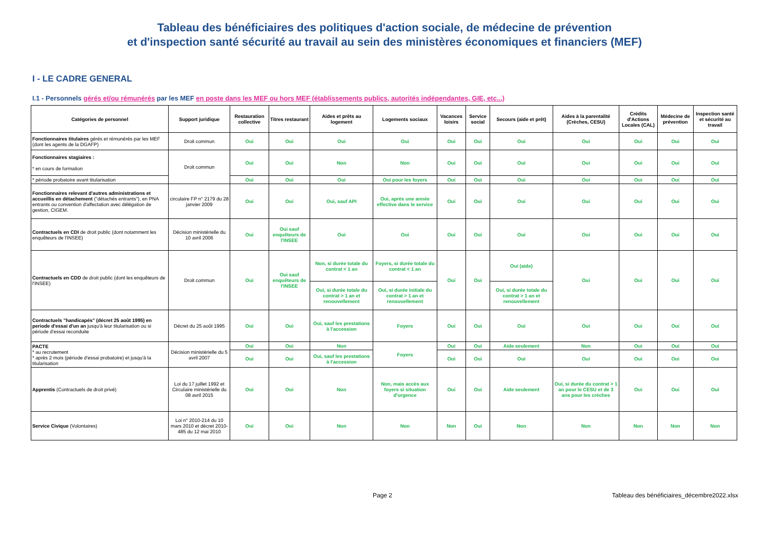Tableau des bénéficiaires des politiques d'action sociale, de médecine de prévention
et d'inspection santé sécurité au travail au sein des ministères économiques et financiers (MEF)
I - LE CADRE GENERAL
I.1 - Personnels gérés et/ou rémunérés par les MEF en poste dans les MEF ou hors MEF (établissements publics, autorités indépendantes, GIE, etc...)
| Catégories de personnel | Support juridique | Restauration collective | Titres restaurant | Aides et prêts au logement | Logements sociaux | Vacances loisirs | Service social | Secours (aide et prêt) | Aides à la parentalité (Crèches, CESU) | Crédits d'Actions Locales (CAL) | Médecine de prévention | Inspection santé et sécurité au travail |
| --- | --- | --- | --- | --- | --- | --- | --- | --- | --- | --- | --- | --- |
| Fonctionnaires titulaires gérés et rémunérés par les MEF (dont les agents de la DGAFP) | Droit commun | Oui | Oui | Oui | Oui | Oui | Oui | Oui | Oui | Oui | Oui | Oui |
| Fonctionnaires stagiaires : * en cours de formation | Droit commun | Oui | Oui | Non | Non | Oui | Oui | Oui | Oui | Oui | Oui | Oui |
| * période probatoire avant titularisation | | Oui | Oui | Oui | Oui pour les foyers | Oui | Oui | Oui | Oui | Oui | Oui | Oui |
| Fonctionnaires relevant d'autres administrations et accueillis en détachement ("détachés entrants"), en PNA entrants ou convention d'affectation avec délégation de gestion, CIGEM. | circulaire FP n° 2179 du 28 janvier 2009 | Oui | Oui | Oui, sauf API | Oui, après une année effective dans le service | Oui | Oui | Oui | Oui | Oui | Oui | Oui |
| Contractuels en CDI de droit public (dont notamment les enquêteurs de l'INSEE) | Décision ministérielle du 10 avril 2006 | Oui | Oui sauf enquêteurs de l'INSEE | Oui | Oui | Oui | Oui | Oui | Oui | Oui | Oui | Oui |
| Contractuels en CDD de droit public (dont les enquêteurs de l'INSEE) | Droit commun | Oui | Oui sauf enquêteurs de l'INSEE | Non, si durée totale du contrat < 1 an | Foyers, si durée totale du contrat < 1 an | Oui | Oui | Oui (aide) | Oui | Oui | Oui | Oui |
| | | | | Oui, si durée totale du contrat > 1 an et renouvellement | Oui, si durée initiale du contrat > 1 an et renouvellement | | | Oui, si durée totale du contrat > 1 an et renouvellement | | | | |
| Contractuels "handicapés" (décret 25 août 1995) en periode d'essai d'un an jusqu'à leur titularisation ou si période d'essai reconduite | Décret du 25 août 1995 | Oui | Oui | Oui, sauf les prestations à l'accession | Foyers | Oui | Oui | Oui | Oui | Oui | Oui | Oui |
| PACTE * au recrutement * après 2 mois (période d'essai probatoire) et jusqu'à la titularisation | Décision ministérielle du 5 avril 2007 | Oui | Oui | Non | Foyers | Oui | Oui | Aide seulement | Non | Oui | Oui | Oui |
| | | Oui | Oui | Oui, sauf les prestations à l'accession | | Oui | Oui | Oui | Oui | Oui | Oui | Oui |
| Apprentis (Contractuels de droit privé) | Loi du 17 juillet 1992 et Circulaire ministérielle du 08 avril 2015 | Oui | Oui | Non | Non, mais accès aux foyers si situation d'urgence | Oui | Oui | Aide seulement | Oui, si durée du contrat > 1 an pour le CESU et de 3 ans pour les crèches | Oui | Oui | Oui |
| Service Civique (Volontaires) | Loi n° 2010-214 du 10 mars 2010 et décret 2010-485 du 12 mai 2010 | Oui | Oui | Non | Non | Non | Oui | Non | Non | Non | Non | Non |
Page 2 Tableau des bénéficiaires_décembre2022.xlsx